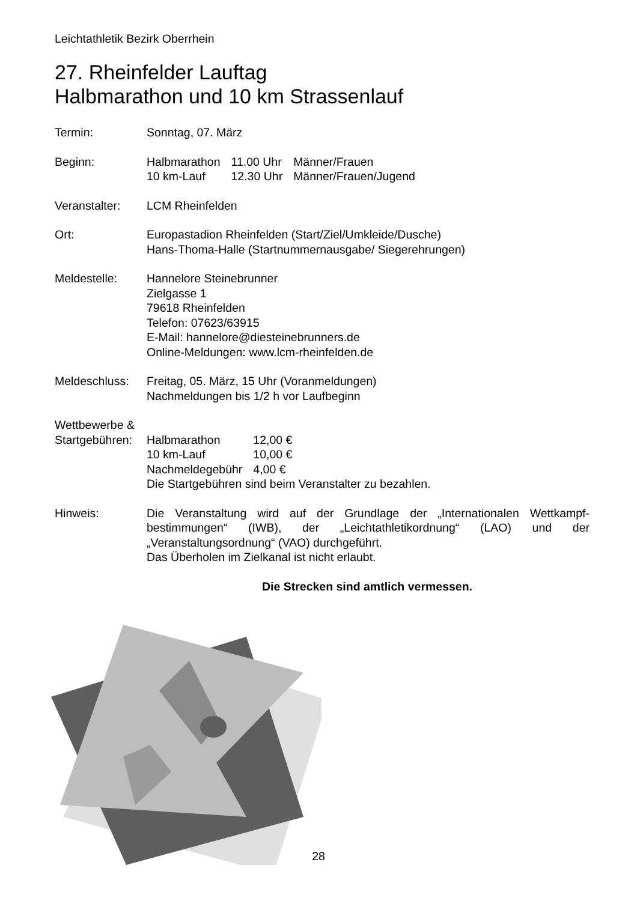Leichtathletik Bezirk Oberrhein
27. Rheinfelder Lauftag
Halbmarathon und 10 km Strassenlauf
Termin: Sonntag, 07. März
Beginn:
| Halbmarathon | 11.00 Uhr | Männer/Frauen |
| 10 km-Lauf | 12.30 Uhr | Männer/Frauen/Jugend |
Veranstalter: LCM Rheinfelden
Ort: Europastadion Rheinfelden (Start/Ziel/Umkleide/Dusche)
Hans-Thoma-Halle (Startnummernausgabe/ Siegerehrungen)
Meldestelle: Hannelore Steinebrunner
Zielgasse 1
79618 Rheinfelden
Telefon: 07623/63915
E-Mail: hannelore@diesteinebrunners.de
Online-Meldungen: www.lcm-rheinfelden.de
Meldeschluss: Freitag, 05. März, 15 Uhr (Voranmeldungen)
Nachmeldungen bis 1/2 h vor Laufbeginn
Wettbewerbe &
Startgebühren:
| Halbmarathon | 12,00 € |
| 10 km-Lauf | 10,00 € |
| Nachmeldegebühr | 4,00 € |
Die Startgebühren sind beim Veranstalter zu bezahlen.
Hinweis: Die Veranstaltung wird auf der Grundlage der „Internationalen Wettkampf-bestimmungen“ (IWB), der „Leichtathletikordnung“ (LAO) und der „Veranstaltungsordnung“ (VAO) durchgeführt.
Das Überholen im Zielkanal ist nicht erlaubt.
Die Strecken sind amtlich vermessen.
28